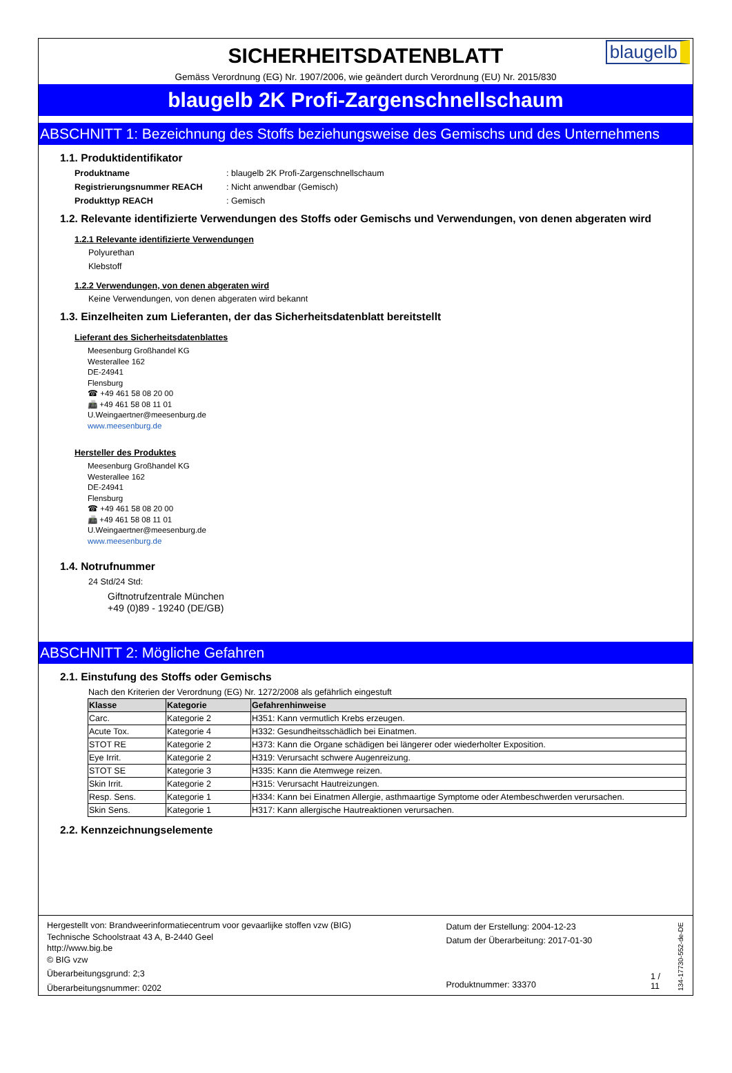SICHERHEITSDATENBLATT
blaugelb
Gemäss Verordnung (EG) Nr. 1907/2006, wie geändert durch Verordnung (EU) Nr. 2015/830
blaugelb 2K Profi-Zargenschnellschaum
ABSCHNITT 1: Bezeichnung des Stoffs beziehungsweise des Gemischs und des Unternehmens
1.1. Produktidentifikator
Produktname: blaugelb 2K Profi-Zargenschnellschaum
Registrierungsnummer REACH: Nicht anwendbar (Gemisch)
Produkttyp REACH: Gemisch
1.2. Relevante identifizierte Verwendungen des Stoffs oder Gemischs und Verwendungen, von denen abgeraten wird
1.2.1 Relevante identifizierte Verwendungen
Polyurethan
Klebstoff
1.2.2 Verwendungen, von denen abgeraten wird
Keine Verwendungen, von denen abgeraten wird bekannt
1.3. Einzelheiten zum Lieferanten, der das Sicherheitsdatenblatt bereitstellt
Lieferant des Sicherheitsdatenblattes
Meesenburg Großhandel KG
Westerallee 162
DE-24941
Flensburg
☎ +49 461 58 08 20 00
📠 +49 461 58 08 11 01
U.Weingaertner@meesenburg.de
www.meesenburg.de
Hersteller des Produktes
Meesenburg Großhandel KG
Westerallee 162
DE-24941
Flensburg
☎ +49 461 58 08 20 00
📠 +49 461 58 08 11 01
U.Weingaertner@meesenburg.de
www.meesenburg.de
1.4. Notrufnummer
24 Std/24 Std:
Giftnotrufzentrale München
+49 (0)89 - 19240 (DE/GB)
ABSCHNITT 2: Mögliche Gefahren
2.1. Einstufung des Stoffs oder Gemischs
Nach den Kriterien der Verordnung (EG) Nr. 1272/2008 als gefährlich eingestuft
| Klasse | Kategorie | Gefahrenhinweise |
| --- | --- | --- |
| Carc. | Kategorie 2 | H351: Kann vermutlich Krebs erzeugen. |
| Acute Tox. | Kategorie 4 | H332: Gesundheitsschädlich bei Einatmen. |
| STOT RE | Kategorie 2 | H373: Kann die Organe schädigen bei längerer oder wiederholter Exposition. |
| Eye Irrit. | Kategorie 2 | H319: Verursacht schwere Augenreizung. |
| STOT SE | Kategorie 3 | H335: Kann die Atemwege reizen. |
| Skin Irrit. | Kategorie 2 | H315: Verursacht Hautreizungen. |
| Resp. Sens. | Kategorie 1 | H334: Kann bei Einatmen Allergie, asthmaartige Symptome oder Atembeschwerden verursachen. |
| Skin Sens. | Kategorie 1 | H317: Kann allergische Hautreaktionen verursachen. |
2.2. Kennzeichnungselemente
Hergestellt von: Brandweerinformatiecentrum voor gevaarlijke stoffen vzw (BIG)
Technische Schoolstraat 43 A, B-2440 Geel
http://www.big.be
© BIG vzw
Überarbeitungsgrund: 2;3
Überarbeitungsnummer: 0202
Datum der Erstellung: 2004-12-23
Datum der Überarbeitung: 2017-01-30
Produktnummer: 33370
1 / 11
134-17730-552-de-DE